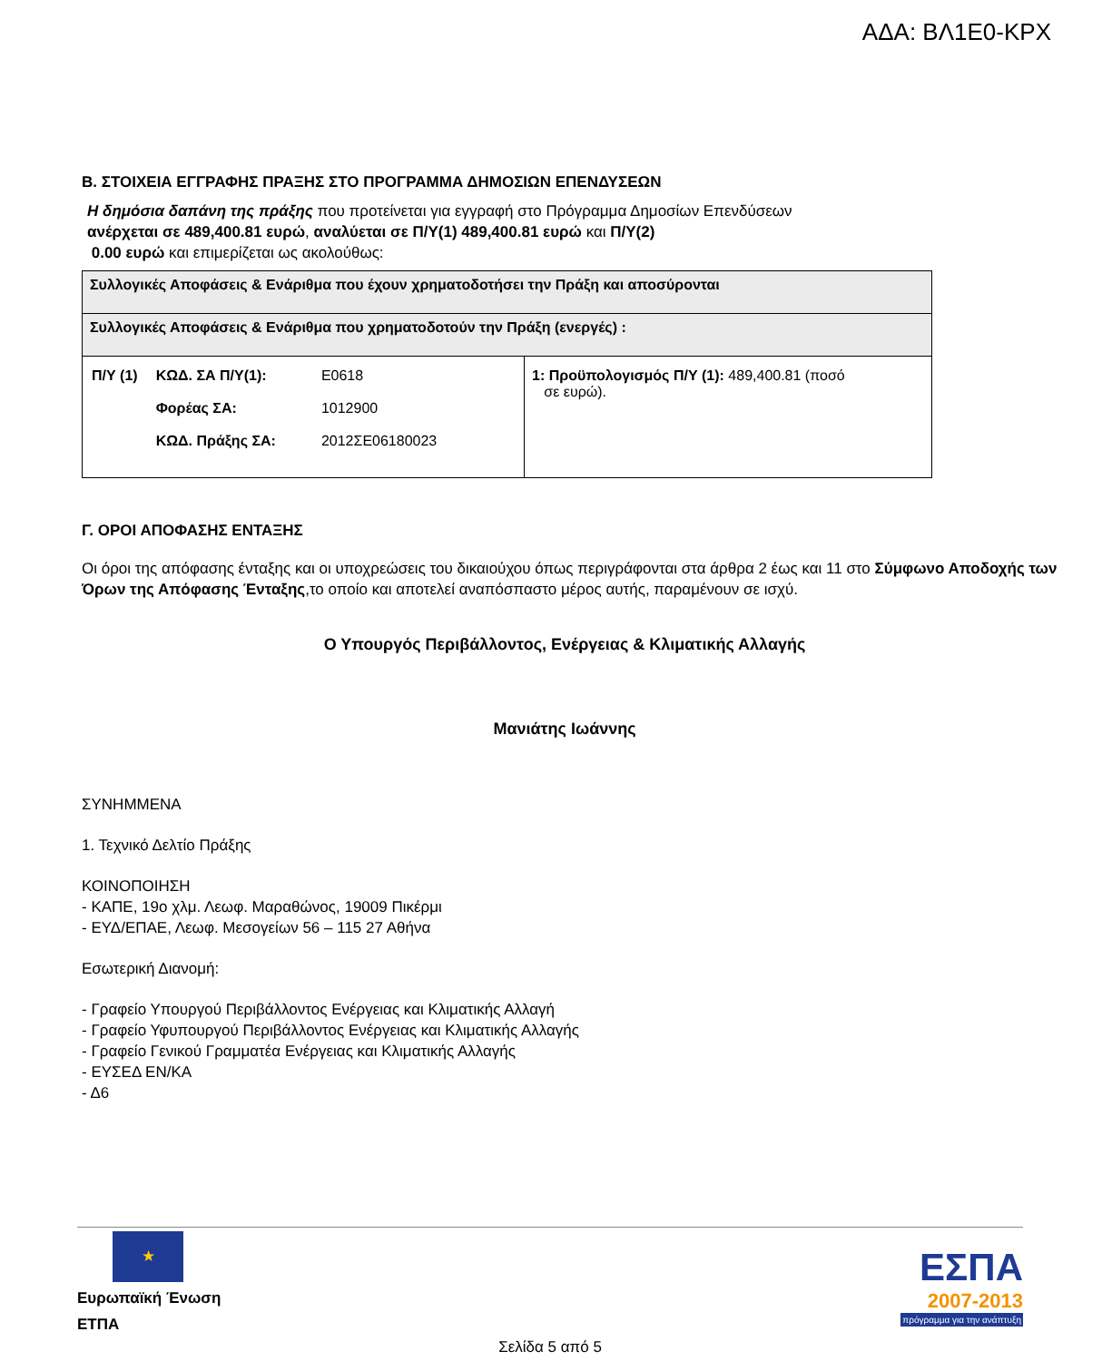ΑΔΑ: ΒΛ1Ε0-ΚΡΧ
Β. ΣΤΟΙΧΕΙΑ ΕΓΓΡΑΦΗΣ ΠΡΑΞΗΣ ΣΤΟ ΠΡΟΓΡΑΜΜΑ ΔΗΜΟΣΙΩΝ ΕΠΕΝΔΥΣΕΩΝ
Η δημόσια δαπάνη της πράξης που προτείνεται για εγγραφή στο Πρόγραμμα Δημοσίων Επενδύσεων
ανέρχεται σε 489,400.81 ευρώ, αναλύεται σε Π/Υ(1) 489,400.81 ευρώ και Π/Υ(2)
0.00 ευρώ και επιμερίζεται ως ακολούθως:
| Συλλογικές Αποφάσεις & Ενάριθμα που έχουν χρηματοδοτήσει την Πράξη και αποσύρονται | |
| Συλλογικές Αποφάσεις & Ενάριθμα που χρηματοδοτούν την Πράξη (ενεργές) : | |
| / Π/Υ (1) / ΚΩΔ. ΣΑ Π/Υ(1): Φορέας ΣΑ: ΚΩΔ. Πράξης ΣΑ: / E0618 1012900 2012ΣΕ06180023 / | 1: Προϋπολογισμός Π/Υ (1): 489,400.81 (ποσό σε ευρώ). |
Γ. ΟΡΟΙ ΑΠΟΦΑΣΗΣ ΕΝΤΑΞΗΣ
Οι όροι της απόφασης ένταξης και οι υποχρεώσεις του δικαιούχου όπως περιγράφονται στα άρθρα 2 έως και 11 στο Σύμφωνο Αποδοχής των Όρων της Απόφασης Ένταξης,το οποίο και αποτελεί αναπόσπαστο μέρος αυτής, παραμένουν σε ισχύ.
Ο Υπουργός Περιβάλλοντος, Ενέργειας & Κλιματικής Αλλαγής
Μανιάτης Ιωάννης
ΣΥΝΗΜΜΕΝΑ
1. Τεχνικό Δελτίο Πράξης
ΚΟΙΝΟΠΟΙΗΣΗ
- ΚΑΠΕ, 19ο χλμ. Λεωφ. Μαραθώνος, 19009 Πικέρμι
- ΕΥΔ/ΕΠΑΕ, Λεωφ. Μεσογείων 56 – 115 27 Αθήνα
Εσωτερική Διανομή:
- Γραφείο Υπουργού Περιβάλλοντος Ενέργειας και Κλιματικής Αλλαγή
- Γραφείο Υφυπουργού Περιβάλλοντος Ενέργειας και Κλιματικής Αλλαγής
- Γραφείο Γενικού Γραμματέα Ενέργειας και Κλιματικής Αλλαγής
- ΕΥΣΕΔ ΕΝ/ΚΑ
- Δ6
★
Ευρωπαϊκή Ένωση
ΕΤΠΑ
ΕΣΠΑ
2007-2013
πρόγραμμα για την ανάπτυξη
Σελίδα 5 από 5